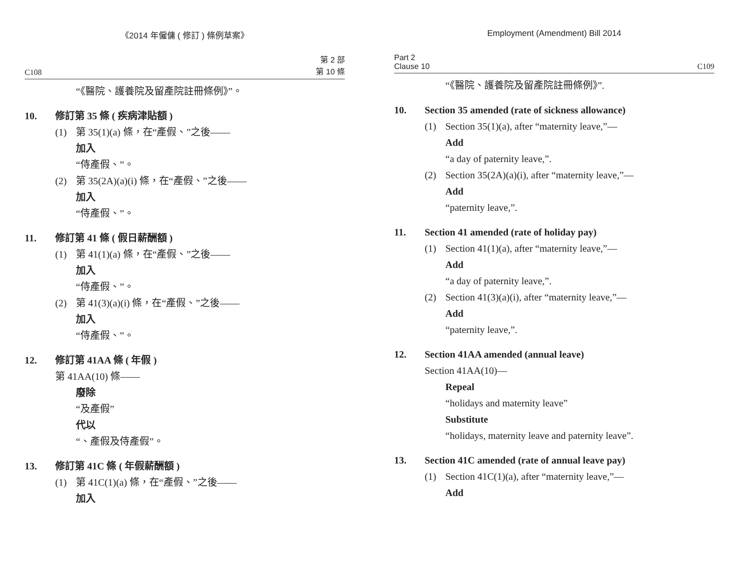《2014 年僱傭 ( 修訂 ) 條例草案》
C108 第 2 部
第 10 條
“《醫院、護養院及留產院註冊條例》”。
10. 修訂第 35 條 ( 疾病津貼額 )
(1) 第 35(1)(a) 條，在“產假、”之後——
加入
“侍產假、”。
(2) 第 35(2A)(a)(i) 條，在“產假、”之後——
加入
“侍產假、”。
11. 修訂第 41 條 ( 假日薪酬額 )
(1) 第 41(1)(a) 條，在“產假、”之後——
加入
“侍產假、”。
(2) 第 41(3)(a)(i) 條，在“產假、”之後——
加入
“侍產假、”。
12. 修訂第 41AA 條 ( 年假 )
第 41AA(10) 條——
廢除
“及產假”
代以
“、產假及侍產假”。
13. 修訂第 41C 條 ( 年假薪酬額 )
(1) 第 41C(1)(a) 條，在“產假、”之後——
加入
Employment (Amendment) Bill 2014
Part 2
Clause 10 C109
“《醫院、護養院及留產院註冊條例》”.
10. Section 35 amended (rate of sickness allowance)
(1) Section 35(1)(a), after “maternity leave,”—
Add
“a day of paternity leave,”.
(2) Section 35(2A)(a)(i), after “maternity leave,”—
Add
“paternity leave,”.
11. Section 41 amended (rate of holiday pay)
(1) Section 41(1)(a), after “maternity leave,”—
Add
“a day of paternity leave,”.
(2) Section 41(3)(a)(i), after “maternity leave,”—
Add
“paternity leave,”.
12. Section 41AA amended (annual leave)
Section 41AA(10)—
Repeal
“holidays and maternity leave”
Substitute
“holidays, maternity leave and paternity leave”.
13. Section 41C amended (rate of annual leave pay)
(1) Section 41C(1)(a), after “maternity leave,”—
Add